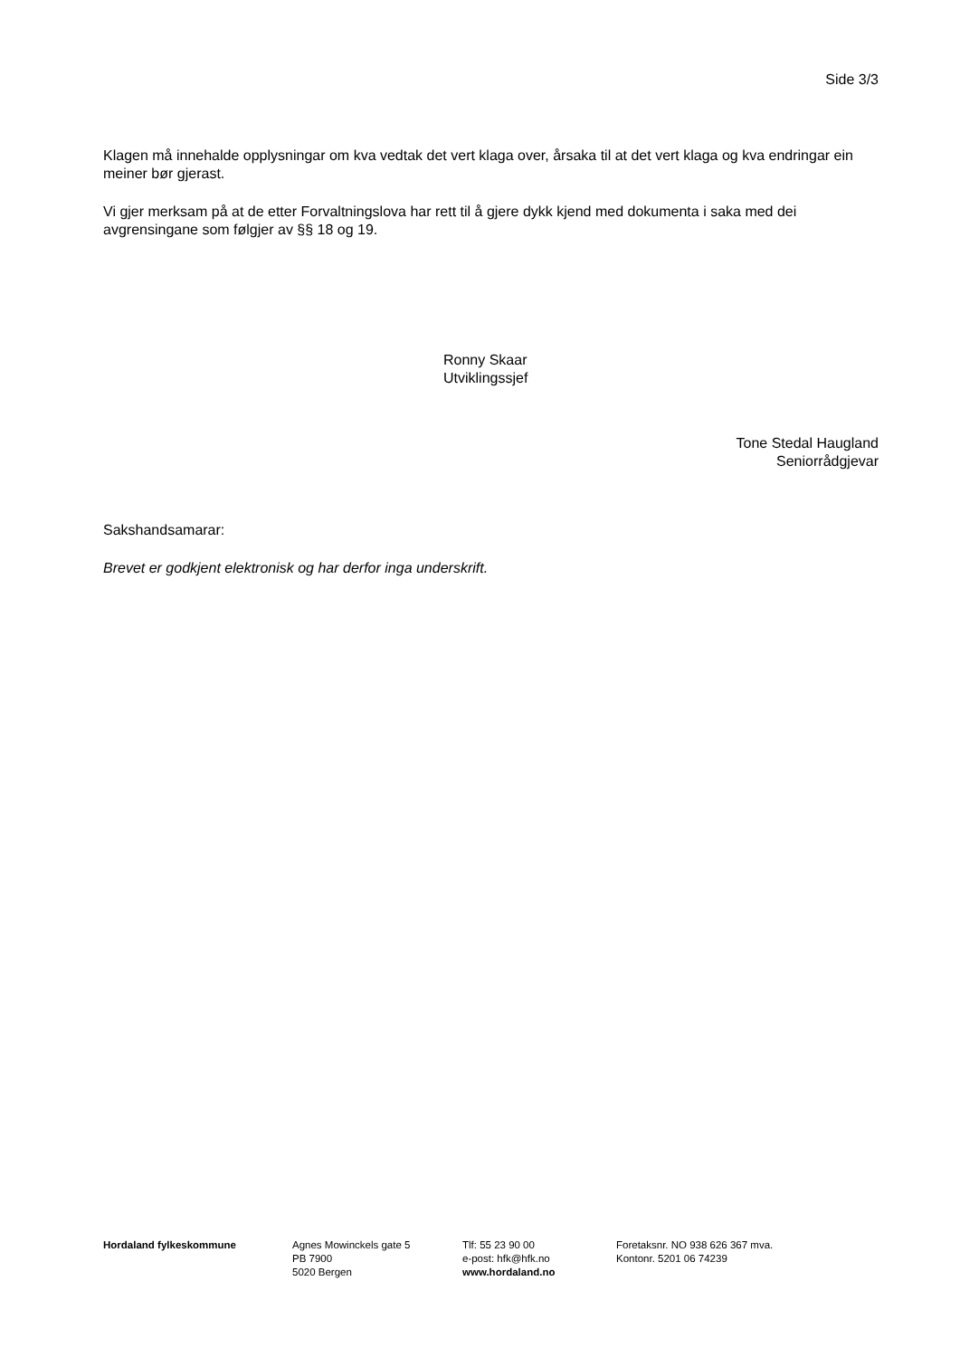Side 3/3
Klagen må innehalde opplysningar om kva vedtak det vert klaga over, årsaka til at det vert klaga og kva endringar ein meiner bør gjerast.
Vi gjer merksam på at de etter Forvaltningslova har rett til å gjere dykk kjend med dokumenta i saka med dei avgrensingane som følgjer av §§ 18 og 19.
Ronny Skaar
Utviklingssjef
Tone Stedal Haugland
Seniorrådgjevar
Sakshandsamarar:
Brevet er godkjent elektronisk og har derfor inga underskrift.
Hordaland fylkeskommune Agnes Mowinckels gate 5
PB 7900
5020 Bergen
Tlf: 55 23 90 00
e-post: hfk@hfk.no
www.hordaland.no
Foretaksnr. NO 938 626 367 mva.
Kontonr. 5201 06 74239